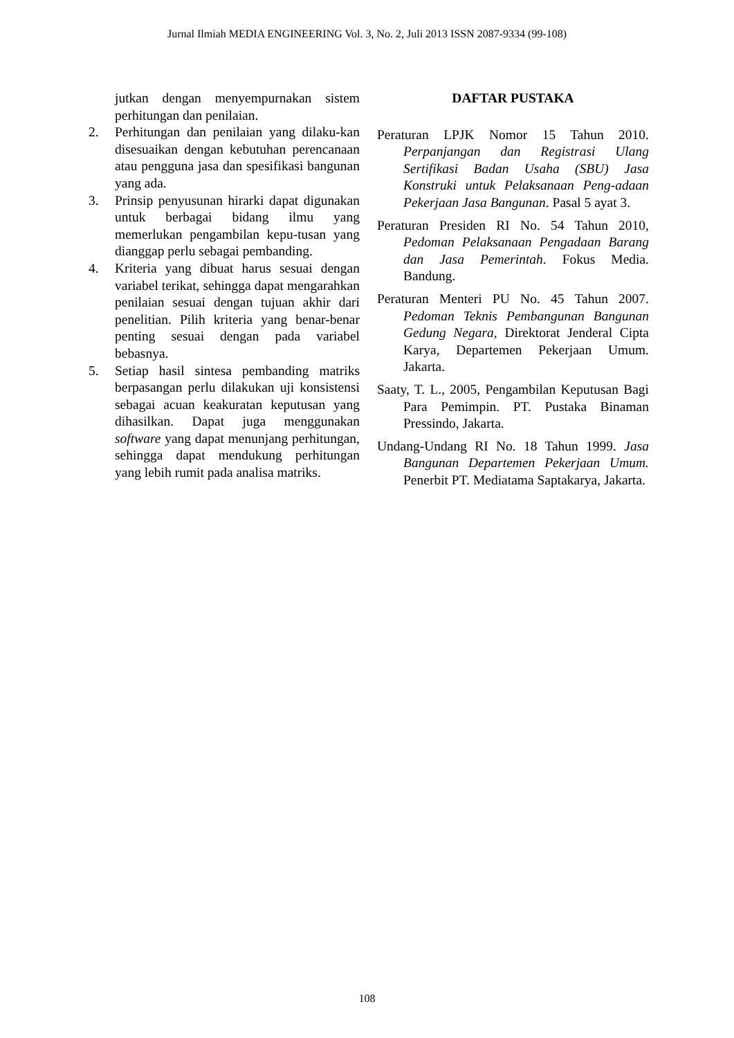Jurnal Ilmiah MEDIA ENGINEERING Vol. 3, No. 2, Juli 2013 ISSN 2087-9334 (99-108)
jutkan dengan menyempurnakan sistem perhitungan dan penilaian.
2. Perhitungan dan penilaian yang dilaku-kan disesuaikan dengan kebutuhan perencanaan atau pengguna jasa dan spesifikasi bangunan yang ada.
3. Prinsip penyusunan hirarki dapat digunakan untuk berbagai bidang ilmu yang memerlukan pengambilan kepu-tusan yang dianggap perlu sebagai pembanding.
4. Kriteria yang dibuat harus sesuai dengan variabel terikat, sehingga dapat mengarahkan penilaian sesuai dengan tujuan akhir dari penelitian. Pilih kriteria yang benar-benar penting sesuai dengan pada variabel bebasnya.
5. Setiap hasil sintesa pembanding matriks berpasangan perlu dilakukan uji konsistensi sebagai acuan keakuratan keputusan yang dihasilkan. Dapat juga menggunakan software yang dapat menunjang perhitungan, sehingga dapat mendukung perhitungan yang lebih rumit pada analisa matriks.
DAFTAR PUSTAKA
Peraturan LPJK Nomor 15 Tahun 2010. Perpanjangan dan Registrasi Ulang Sertifikasi Badan Usaha (SBU) Jasa Konstruki untuk Pelaksanaan Peng-adaan Pekerjaan Jasa Bangunan. Pasal 5 ayat 3.
Peraturan Presiden RI No. 54 Tahun 2010, Pedoman Pelaksanaan Pengadaan Barang dan Jasa Pemerintah. Fokus Media. Bandung.
Peraturan Menteri PU No. 45 Tahun 2007. Pedoman Teknis Pembangunan Bangunan Gedung Negara, Direktorat Jenderal Cipta Karya, Departemen Pekerjaan Umum. Jakarta.
Saaty, T. L., 2005, Pengambilan Keputusan Bagi Para Pemimpin. PT. Pustaka Binaman Pressindo, Jakarta.
Undang-Undang RI No. 18 Tahun 1999. Jasa Bangunan Departemen Pekerjaan Umum. Penerbit PT. Mediatama Saptakarya, Jakarta.
108